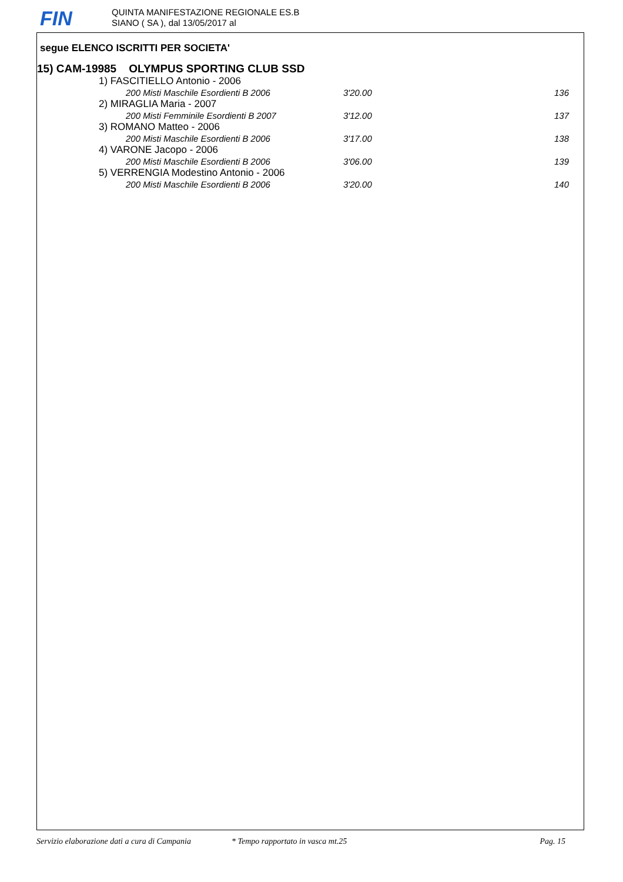FIN
QUINTA MANIFESTAZIONE REGIONALE ES.B
SIANO ( SA ), dal 13/05/2017 al
segue ELENCO ISCRITTI PER SOCIETA'
15) CAM-19985 OLYMPUS SPORTING CLUB SSD
| 1) FASCITIELLO Antonio - 2006 | | |
| 200 Misti Maschile Esordienti B 2006 | 3'20.00 | 136 |
| 2) MIRAGLIA Maria - 2007 | | |
| 200 Misti Femminile Esordienti B 2007 | 3'12.00 | 137 |
| 3) ROMANO Matteo - 2006 | | |
| 200 Misti Maschile Esordienti B 2006 | 3'17.00 | 138 |
| 4) VARONE Jacopo - 2006 | | |
| 200 Misti Maschile Esordienti B 2006 | 3'06.00 | 139 |
| 5) VERRENGIA Modestino Antonio - 2006 | | |
| 200 Misti Maschile Esordienti B 2006 | 3'20.00 | 140 |
Servizio elaborazione dati a cura di Campania * Tempo rapportato in vasca mt.25 Pag. 15